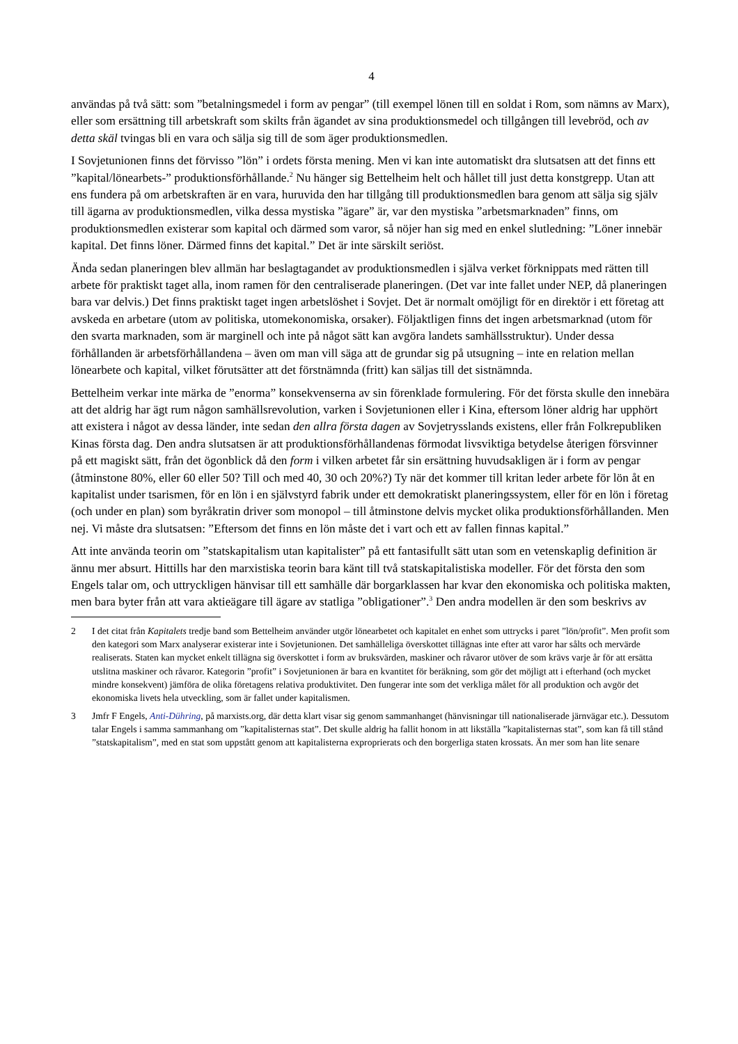4
användas på två sätt: som ”betalningsmedel i form av pengar” (till exempel lönen till en soldat i Rom, som nämns av Marx), eller som ersättning till arbetskraft som skilts från ägandet av sina produktionsmedel och tillgången till levebröd, och av detta skäl tvingas bli en vara och sälja sig till de som äger produktionsmedlen.
I Sovjetunionen finns det förvisso ”lön” i ordets första mening. Men vi kan inte automatiskt dra slutsatsen att det finns ett ”kapital/lönearbets-” produktionsförhållande.<sup>2</sup> Nu hänger sig Bettelheim helt och hållet till just detta konstgrepp. Utan att ens fundera på om arbetskraften är en vara, huru­vida den har tillgång till produktionsmedlen bara genom att sälja sig själv till ägarna av produk­tionsmedlen, vilka dessa mystiska ”ägare” är, var den mystiska ”arbetsmarknaden” finns, om produktionsmedlen existerar som kapital och därmed som varor, så nöjer han sig med en enkel slutledning: ”Löner innebär kapital. Det finns löner. Därmed finns det kapital.” Det är inte särskilt seriöst.
Ända sedan planeringen blev allmän har beslagtagandet av produktionsmedlen i själva verket förknippats med rätten till arbete för praktiskt taget alla, inom ramen för den centraliserade plane­ringen. (Det var inte fallet under NEP, då planeringen bara var delvis.) Det finns praktiskt taget ingen arbetslöshet i Sovjet. Det är normalt omöjligt för en direktör i ett företag att avskeda en arbetare (utom av politiska, utomekonomiska, orsaker). Följaktligen finns det ingen arbetsmarknad (utom för den svarta marknaden, som är marginell och inte på något sätt kan avgöra landets samhällsstruktur). Under dessa förhållanden är arbetsförhållandena – även om man vill säga att de grundar sig på utsugning – inte en relation mellan lönearbete och kapital, vilket förutsätter att det förstnämnda (fritt) kan säljas till det sistnämnda.
Bettelheim verkar inte märka de ”enorma” konsekvenserna av sin förenklade formulering. För det första skulle den innebära att det aldrig har ägt rum någon samhällsrevolution, varken i Sovjet­unionen eller i Kina, eftersom löner aldrig har upphört att existera i något av dessa länder, inte sedan den allra första dagen av Sovjetrysslands existens, eller från Folkrepubliken Kinas första dag. Den andra slutsatsen är att produktionsförhållandenas förmodat livsviktiga betydelse återigen försvinner på ett magiskt sätt, från det ögonblick då den form i vilken arbetet får sin ersättning huvudsakligen är i form av pengar (åtminstone 80%, eller 60 eller 50? Till och med 40, 30 och 20%?) Ty när det kommer till kritan leder arbete för lön åt en kapitalist under tsarismen, för en lön i en självstyrd fabrik under ett demokratiskt planeringssystem, eller för en lön i företag (och under en plan) som byråkratin driver som monopol – till åtminstone delvis mycket olika produktionsförhål­landen. Men nej. Vi måste dra slutsatsen: ”Eftersom det finns en lön måste det i vart och ett av fallen finnas kapital.”
Att inte använda teorin om ”statskapitalism utan kapitalister” på ett fantasifullt sätt utan som en vetenskaplig definition är ännu mer absurt. Hittills har den marxistiska teorin bara känt till två statskapitalistiska modeller. För det första den som Engels talar om, och uttryckligen hänvisar till ett samhälle där borgarklassen har kvar den ekonomiska och politiska makten, men bara byter från att vara aktieägare till ägare av statliga ”obligationer”.<sup>3</sup> Den andra modellen är den som beskrivs av
2 I det citat från Kapitalets tredje band som Bettelheim använder utgör lönearbetet och kapitalet en enhet som uttrycks i paret ”lön/profit”. Men profit som den kategori som Marx analyserar existerar inte i Sovjetunionen. Det samhälleliga överskottet tillägnas inte efter att varor har sålts och mervärde realiserats. Staten kan mycket enkelt tillägna sig överskottet i form av bruksvärden, maskiner och råvaror utöver de som krävs varje år för att ersätta utslitna maskiner och råvaror. Kategorin ”profit” i Sovjetunionen är bara en kvantitet för beräkning, som gör det möjligt att i efterhand (och mycket mindre konsekvent) jämföra de olika företagens relativa produktivitet. Den fungerar inte som det verkliga målet för all produktion och avgör det ekonomiska livets hela utveckling, som är fallet under kapitalismen.
3 Jmfr F Engels, Anti-Dühring, på marxists.org, där detta klart visar sig genom sammanhanget (hänvisningar till nationaliserade järnvägar etc.). Dessutom talar Engels i samma sammanhang om ”kapitalisternas stat”. Det skulle aldrig ha fallit honom in att likställa ”kapitalisternas stat”, som kan få till stånd ”statskapitalism”, med en stat som uppstått genom att kapitalisterna exproprierats och den borgerliga staten krossats. Än mer som han lite senare